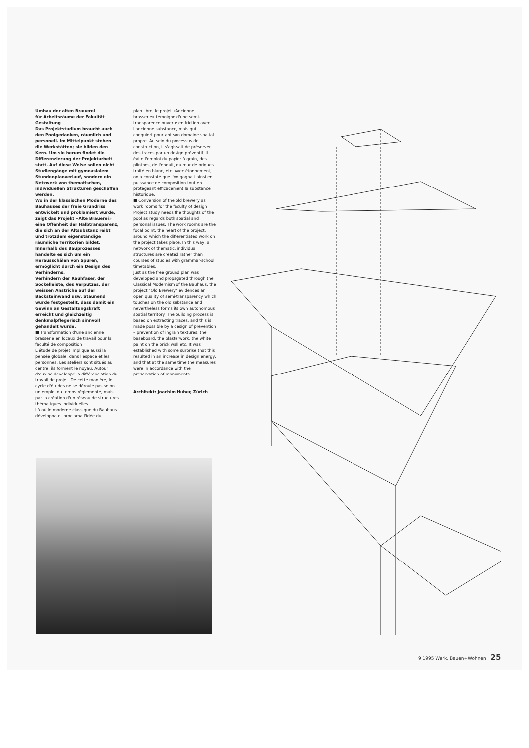Umbau der alten Brauerei
für Arbeitsräume der Fakultät Gestaltung
Das Projektstudium braucht auch den Poolgedanken, räumlich und personell. Im Mittelpunkt stehen die Werkstätten; sie bilden den Kern. Um sie herum findet die Differenzierung der Projektarbeit statt. Auf diese Weise sollen nicht Studiengänge mit gymnasialem Stundenplanverlauf, sondern ein Netzwerk von thematischen, individuellen Strukturen geschaffen werden.
Wo in der klassischen Moderne des Bauhauses der freie Grundriss entwickelt und proklamiert wurde, zeigt das Projekt «Alte Brauerei» eine Offenheit der Halbtransparenz, die sich an der Altsubstanz reibt und trotzdem eigenständige räumliche Territorien bildet. Innerhalb des Bauprozesses handelte es sich um ein Herausschälen von Spuren, ermöglicht durch ein Design des Verhinderns.
Verhindern der Rauhfaser, der Sockelleiste, des Verputzes, der weissen Anstriche auf der Backsteinwand usw. Staunend wurde festgestellt, dass damit ein Gewinn an Gestaltungskraft erreicht und gleichzeitig denkmalpflegerisch sinnvoll gehandelt wurde.
■ Transformation d'une ancienne brasserie en locaux de travail pour la faculté de composition
L'étude de projet implique aussi la pensée globale: dans l'espace et les personnes. Les ateliers sont situés au centre, ils forment le noyau. Autour d'eux se développe la différenciation du travail de projet. De cette manière, le cycle d'études ne se déroule pas selon un emploi du temps réglementé, mais par la création d'un réseau de structures thématiques individuelles.
Là où le moderne classique du Bauhaus développa et proclama l'idée du
plan libre, le projet «Ancienne brasserie» témoigne d'une semi-transparence ouverte en friction avec l'ancienne substance, mais qui conquiert pourtant son domaine spatial propre. Au sein du processus de construction, il s'agissait de préserver des traces par un design préventif. Il évite l'emploi du papier à grain, des plinthes, de l'enduit, du mur de briques traité en blanc, etc. Avec étonnement, on a constaté que l'on gagnait ainsi en puissance de composition tout en protégeant efficacement la substance historique.
■ Conversion of the old brewery as work rooms for the faculty of design
Project study needs the thoughts of the pool as regards both spatial and personal issues. The work rooms are the focal point, the heart of the project, around which the differentiated work on the project takes place. In this way, a network of thematic, individual structures are created rather than courses of studies with grammar-school timetables.
Just as the free ground plan was developed and propagated through the Classical Modernism of the Bauhaus, the project "Old Brewery" evidences an open quality of semi-transparency which touches on the old substance and nevertheless forms its own autonomous spatial territory. The building process is based on extracting traces, and this is made possible by a design of prevention – prevention of ingrain textures, the baseboard, the plasterwork, the white paint on the brick wall etc. It was established with some surprise that this resulted in an increase in design energy, and that at the same time the measures were in accordance with the preservation of monuments.
Architekt: Joachim Huber, Zürich
9 1995 Werk, Bauen+Wohnen 25